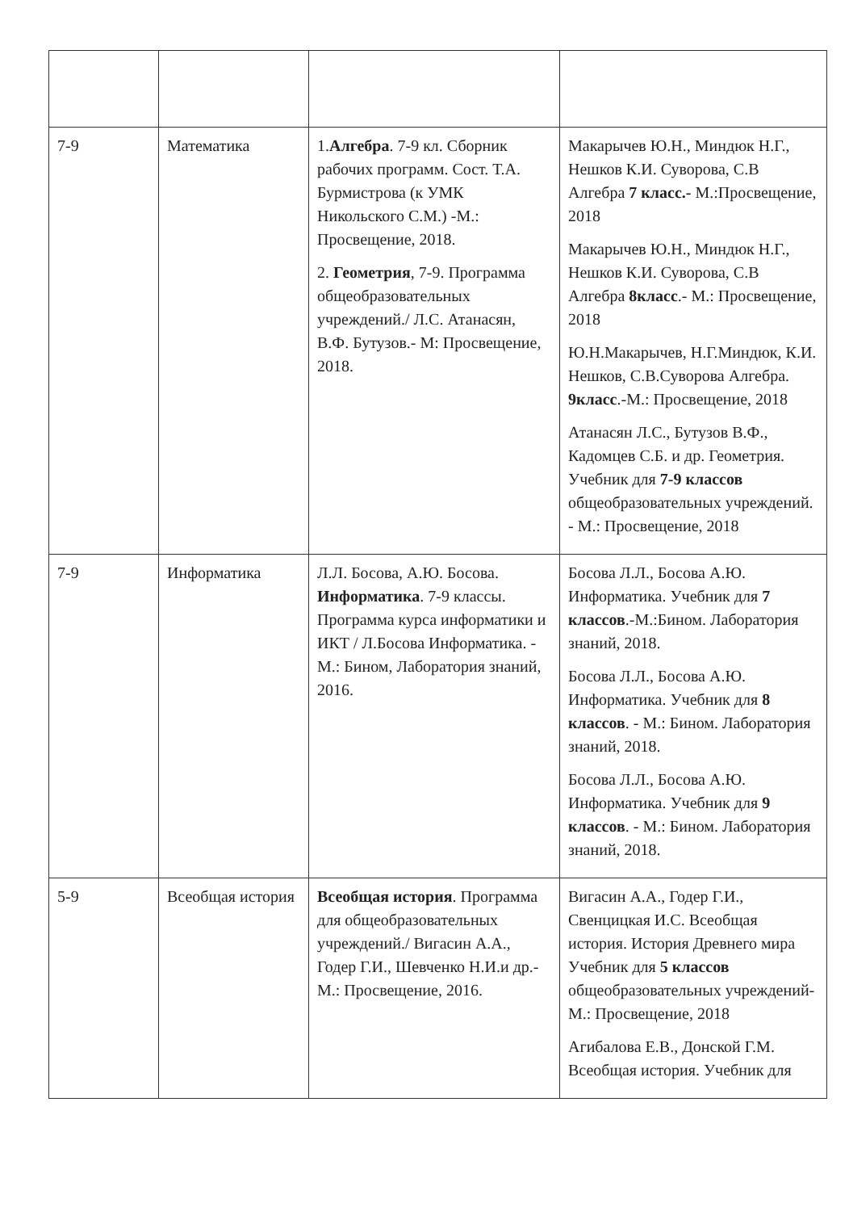| 7-9 | Математика | 1. Алгебра . 7-9 кл. Сборник рабочих программ. Сост. Т.А. Бурмистрова (к УМК Никольского С.М.) -М.: Просвещение, 2018. 2. Геометрия , 7-9. Программа общеобразовательных учреждений./ Л.С. Атанасян, В.Ф. Бутузов.- М: Просвещение, 2018. | Макарычев Ю.Н., Миндюк Н.Г., Нешков К.И. Суворова, С.В Алгебра 7 класс.- М.:Просвещение, 2018 Макарычев Ю.Н., Миндюк Н.Г., Нешков К.И. Суворова, С.В Алгебра 8класс .- М.: Просвещение, 2018 Ю.Н.Макарычев, Н.Г.Миндюк, К.И. Нешков, С.В.Суворова Алгебра. 9класс .-М.: Просвещение, 2018 Атанасян Л.С., Бутузов В.Ф., Кадомцев С.Б. и др. Геометрия. Учебник для 7-9 классов общеобразовательных учреждений. - М.: Просвещение, 2018 |
| 7-9 | Информатика | Л.Л. Босова, А.Ю. Босова. Информатика . 7-9 классы. Программа курса информатики и ИКТ / Л.Босова Информатика. - М.: Бином, Лаборатория знаний, 2016. | Босова Л.Л., Босова А.Ю. Информатика. Учебник для 7 классов .-М.:Бином. Лаборатория знаний, 2018. Босова Л.Л., Босова А.Ю. Информатика. Учебник для 8 классов . - М.: Бином. Лаборатория знаний, 2018. Босова Л.Л., Босова А.Ю. Информатика. Учебник для 9 классов . - М.: Бином. Лаборатория знаний, 2018. |
| 5-9 | Всеобщая история | Всеобщая история . Программа для общеобразовательных учреждений./ Вигасин А.А., Годер Г.И., Шевченко Н.И.и др.- М.: Просвещение, 2016. | Вигасин А.А., Годер Г.И., Свенцицкая И.С. Всеобщая история. История Древнего мира Учебник для 5 классов общеобразовательных учреждений- М.: Просвещение, 2018 Агибалова Е.В., Донской Г.М. Всеобщая история. Учебник для |